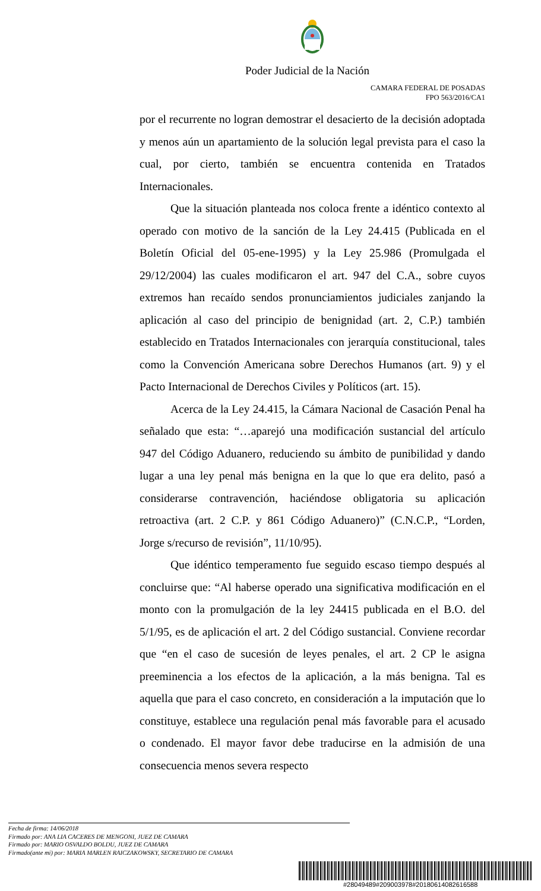Poder Judicial de la Nación
CAMARA FEDERAL DE POSADAS
FPO 563/2016/CA1
por el recurrente no logran demostrar el desacierto de la decisión adoptada y menos aún un apartamiento de la solución legal prevista para el caso la cual, por cierto, también se encuentra contenida en Tratados Internacionales.
Que la situación planteada nos coloca frente a idéntico contexto al operado con motivo de la sanción de la Ley 24.415 (Publicada en el Boletín Oficial del 05-ene-1995) y la Ley 25.986 (Promulgada el 29/12/2004) las cuales modificaron el art. 947 del C.A., sobre cuyos extremos han recaído sendos pronunciamientos judiciales zanjando la aplicación al caso del principio de benignidad (art. 2, C.P.) también establecido en Tratados Internacionales con jerarquía constitucional, tales como la Convención Americana sobre Derechos Humanos (art. 9) y el Pacto Internacional de Derechos Civiles y Políticos (art. 15).
Acerca de la Ley 24.415, la Cámara Nacional de Casación Penal ha señalado que esta: “…aparejó una modificación sustancial del artículo 947 del Código Aduanero, reduciendo su ámbito de punibilidad y dando lugar a una ley penal más benigna en la que lo que era delito, pasó a considerarse contravención, haciéndose obligatoria su aplicación retroactiva (art. 2 C.P. y 861 Código Aduanero)” (C.N.C.P., “Lorden, Jorge s/recurso de revisión”, 11/10/95).
Que idéntico temperamento fue seguido escaso tiempo después al concluirse que: “Al haberse operado una significativa modificación en el monto con la promulgación de la ley 24415 publicada en el B.O. del 5/1/95, es de aplicación el art. 2 del Código sustancial. Conviene recordar que “en el caso de sucesión de leyes penales, el art. 2 CP le asigna preeminencia a los efectos de la aplicación, a la más benigna. Tal es aquella que para el caso concreto, en consideración a la imputación que lo constituye, establece una regulación penal más favorable para el acusado o condenado. El mayor favor debe traducirse en la admisión de una consecuencia menos severa respecto
Fecha de firma: 14/06/2018
Firmado por: ANA LIA CACERES DE MENGONI, JUEZ DE CAMARA
Firmado por: MARIO OSVALDO BOLDU, JUEZ DE CAMARA
Firmado(ante mi) por: MARIA MARLEN RAICZAKOWSKY, SECRETARIO DE CAMARA
#28049489#209003978#20180614082616588